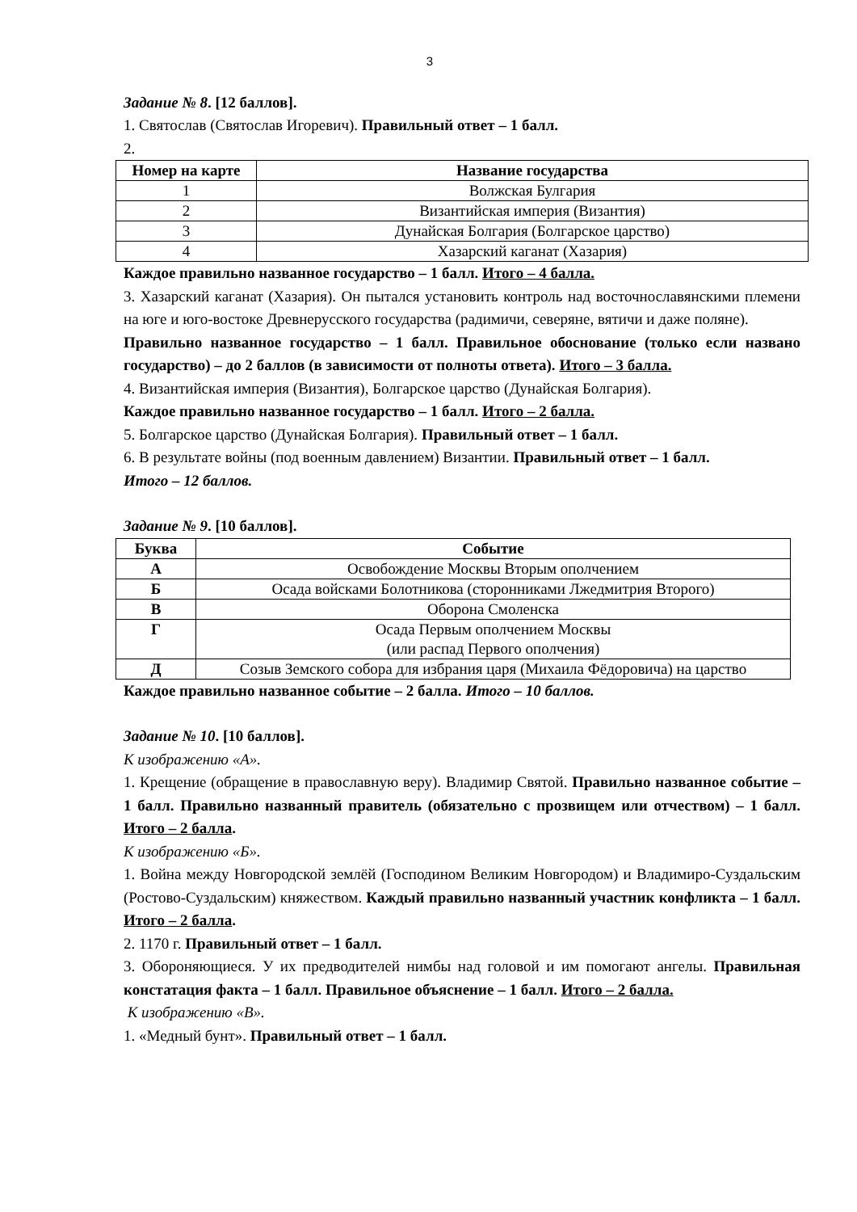3
Задание № 8. [12 баллов].
1. Святослав (Святослав Игоревич). Правильный ответ – 1 балл.
2.
| Номер на карте | Название государства |
| --- | --- |
| 1 | Волжская Булгария |
| 2 | Византийская империя (Византия) |
| 3 | Дунайская Болгария (Болгарское царство) |
| 4 | Хазарский каганат (Хазария) |
Каждое правильно названное государство – 1 балл. Итого – 4 балла.
3. Хазарский каганат (Хазария). Он пытался установить контроль над восточнославянскими племени на юге и юго-востоке Древнерусского государства (радимичи, северяне, вятичи и даже поляне).
Правильно названное государство – 1 балл. Правильное обоснование (только если названо государство) – до 2 баллов (в зависимости от полноты ответа). Итого – 3 балла.
4. Византийская империя (Византия), Болгарское царство (Дунайская Болгария).
Каждое правильно названное государство – 1 балл. Итого – 2 балла.
5. Болгарское царство (Дунайская Болгария). Правильный ответ – 1 балл.
6. В результате войны (под военным давлением) Византии. Правильный ответ – 1 балл.
Итого – 12 баллов.
Задание № 9. [10 баллов].
| Буква | Событие |
| --- | --- |
| А | Освобождение Москвы Вторым ополчением |
| Б | Осада войсками Болотникова (сторонниками Лжедмитрия Второго) |
| В | Оборона Смоленска |
| Г | Осада Первым ополчением Москвы (или распад Первого ополчения) |
| Д | Созыв Земского собора для избрания царя (Михаила Фёдоровича) на царство |
Каждое правильно названное событие – 2 балла. Итого – 10 баллов.
Задание № 10. [10 баллов].
К изображению «А».
1. Крещение (обращение в православную веру). Владимир Святой. Правильно названное событие – 1 балл. Правильно названный правитель (обязательно с прозвищем или отчеством) – 1 балл. Итого – 2 балла.
К изображению «Б».
1. Война между Новгородской землёй (Господином Великим Новгородом) и Владимиро-Суздальским (Ростово-Суздальским) княжеством. Каждый правильно названный участник конфликта – 1 балл. Итого – 2 балла.
2. 1170 г. Правильный ответ – 1 балл.
3. Обороняющиеся. У их предводителей нимбы над головой и им помогают ангелы. Правильная констатация факта – 1 балл. Правильное объяснение – 1 балл. Итого – 2 балла.
К изображению «В».
1. «Медный бунт». Правильный ответ – 1 балл.